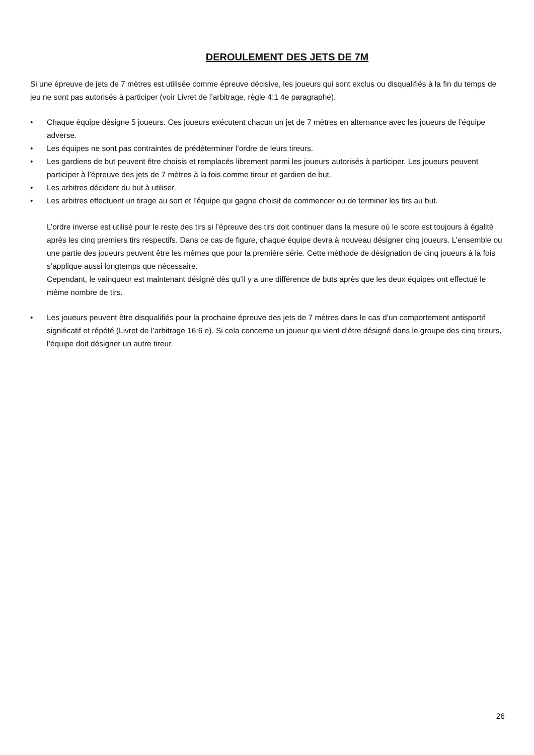DEROULEMENT DES JETS DE 7M
Si une épreuve de jets de 7 mètres est utilisée comme épreuve décisive, les joueurs qui sont exclus ou disqualifiés à la fin du temps de jeu ne sont pas autorisés à participer (voir Livret de l’arbitrage, règle 4:1 4e paragraphe).
• Chaque équipe désigne 5 joueurs. Ces joueurs exécutent chacun un jet de 7 mètres en alternance avec les joueurs de l’équipe adverse.
• Les équipes ne sont pas contraintes de prédéterminer l’ordre de leurs tireurs.
• Les gardiens de but peuvent être choisis et remplacés librement parmi les joueurs autorisés à participer. Les joueurs peuvent participer à l’épreuve des jets de 7 mètres à la fois comme tireur et gardien de but.
• Les arbitres décident du but à utiliser.
• Les arbitres effectuent un tirage au sort et l’équipe qui gagne choisit de commencer ou de terminer les tirs au but.
L’ordre inverse est utilisé pour le reste des tirs si l’épreuve des tirs doit continuer dans la mesure où le score est toujours à égalité après les cinq premiers tirs respectifs. Dans ce cas de figure, chaque équipe devra à nouveau désigner cinq joueurs. L’ensemble ou une partie des joueurs peuvent être les mêmes que pour la première série. Cette méthode de désignation de cinq joueurs à la fois s’applique aussi longtemps que nécessaire.
Cependant, le vainqueur est maintenant désigné dès qu’il y a une différence de buts après que les deux équipes ont effectué le même nombre de tirs.
• Les joueurs peuvent être disqualifiés pour la prochaine épreuve des jets de 7 mètres dans le cas d’un comportement antisportif significatif et répété (Livret de l’arbitrage 16:6 e). Si cela concerne un joueur qui vient d’être désigné dans le groupe des cinq tireurs, l’équipe doit désigner un autre tireur.
26